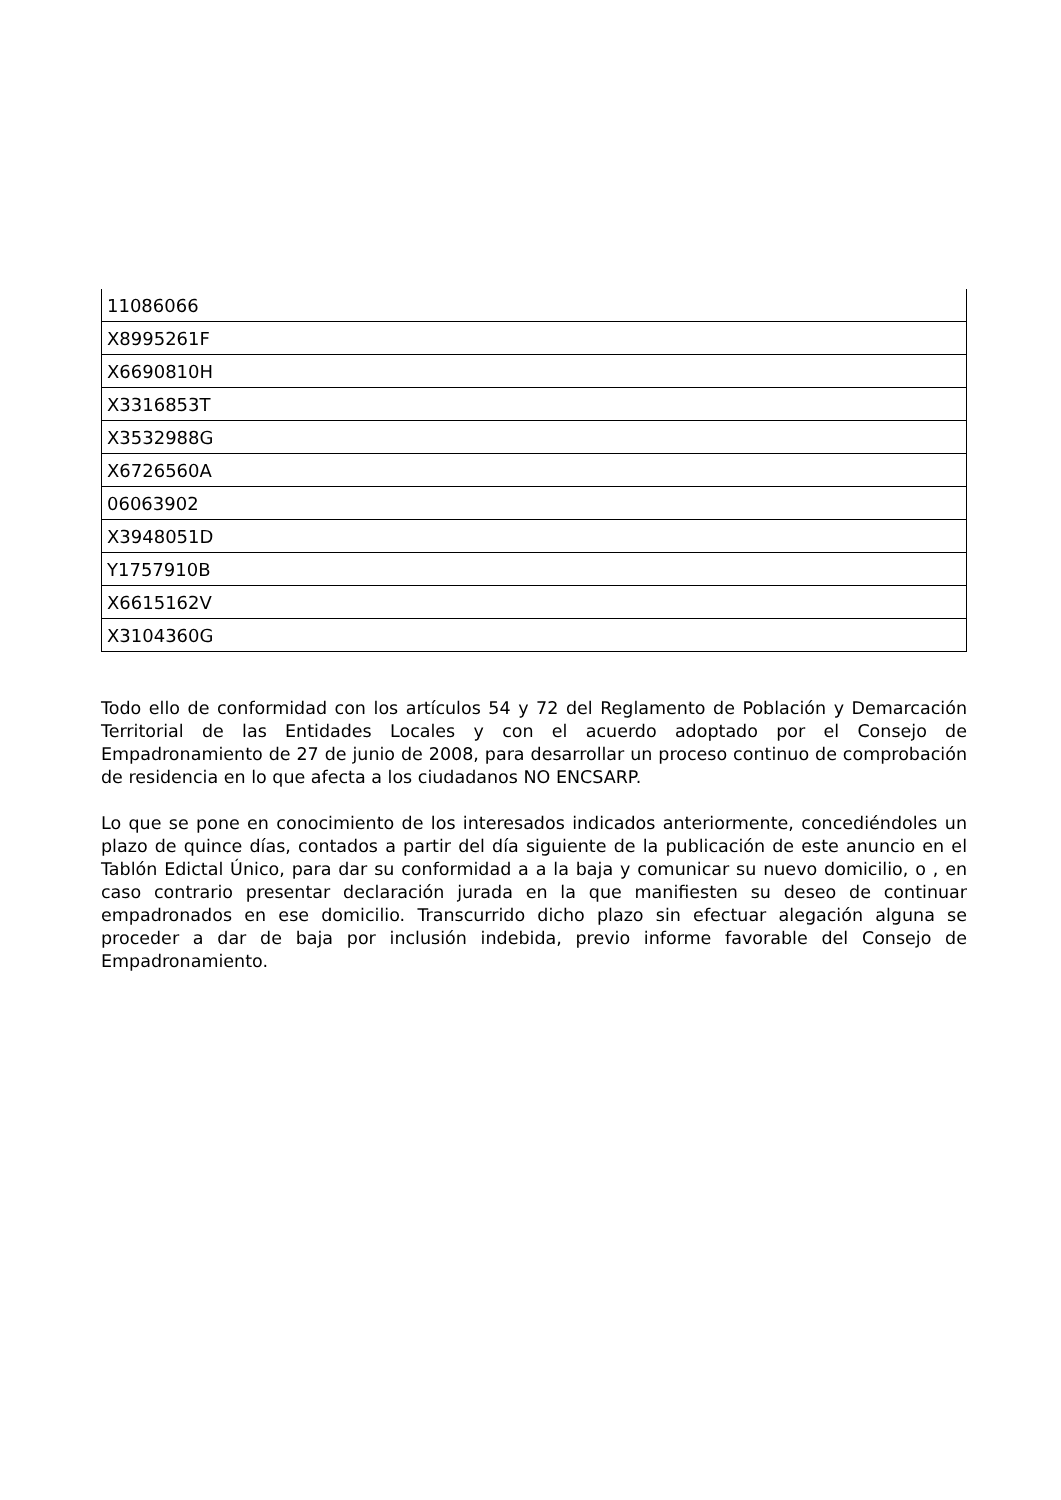| 11086066 |
| X8995261F |
| X6690810H |
| X3316853T |
| X3532988G |
| X6726560A |
| 06063902 |
| X3948051D |
| Y1757910B |
| X6615162V |
| X3104360G |
Todo ello de conformidad con los artículos 54 y 72 del Reglamento de Población y Demarcación Territorial de las Entidades Locales y con el acuerdo adoptado por el Consejo de Empadronamiento de 27 de junio de 2008, para desarrollar un proceso continuo de comprobación de residencia en lo que afecta a los ciudadanos NO ENCSARP.
Lo que se pone en conocimiento de los interesados indicados anteriormente, concediéndoles un plazo de quince días, contados a partir del día siguiente de la publicación de este anuncio en el Tablón Edictal Único, para dar su conformidad a a la baja y comunicar su nuevo domicilio, o , en caso contrario presentar declaración jurada en la que manifiesten su deseo de continuar empadronados en ese domicilio. Transcurrido dicho plazo sin efectuar alegación alguna se proceder a dar de baja por inclusión indebida, previo informe favorable del Consejo de Empadronamiento.